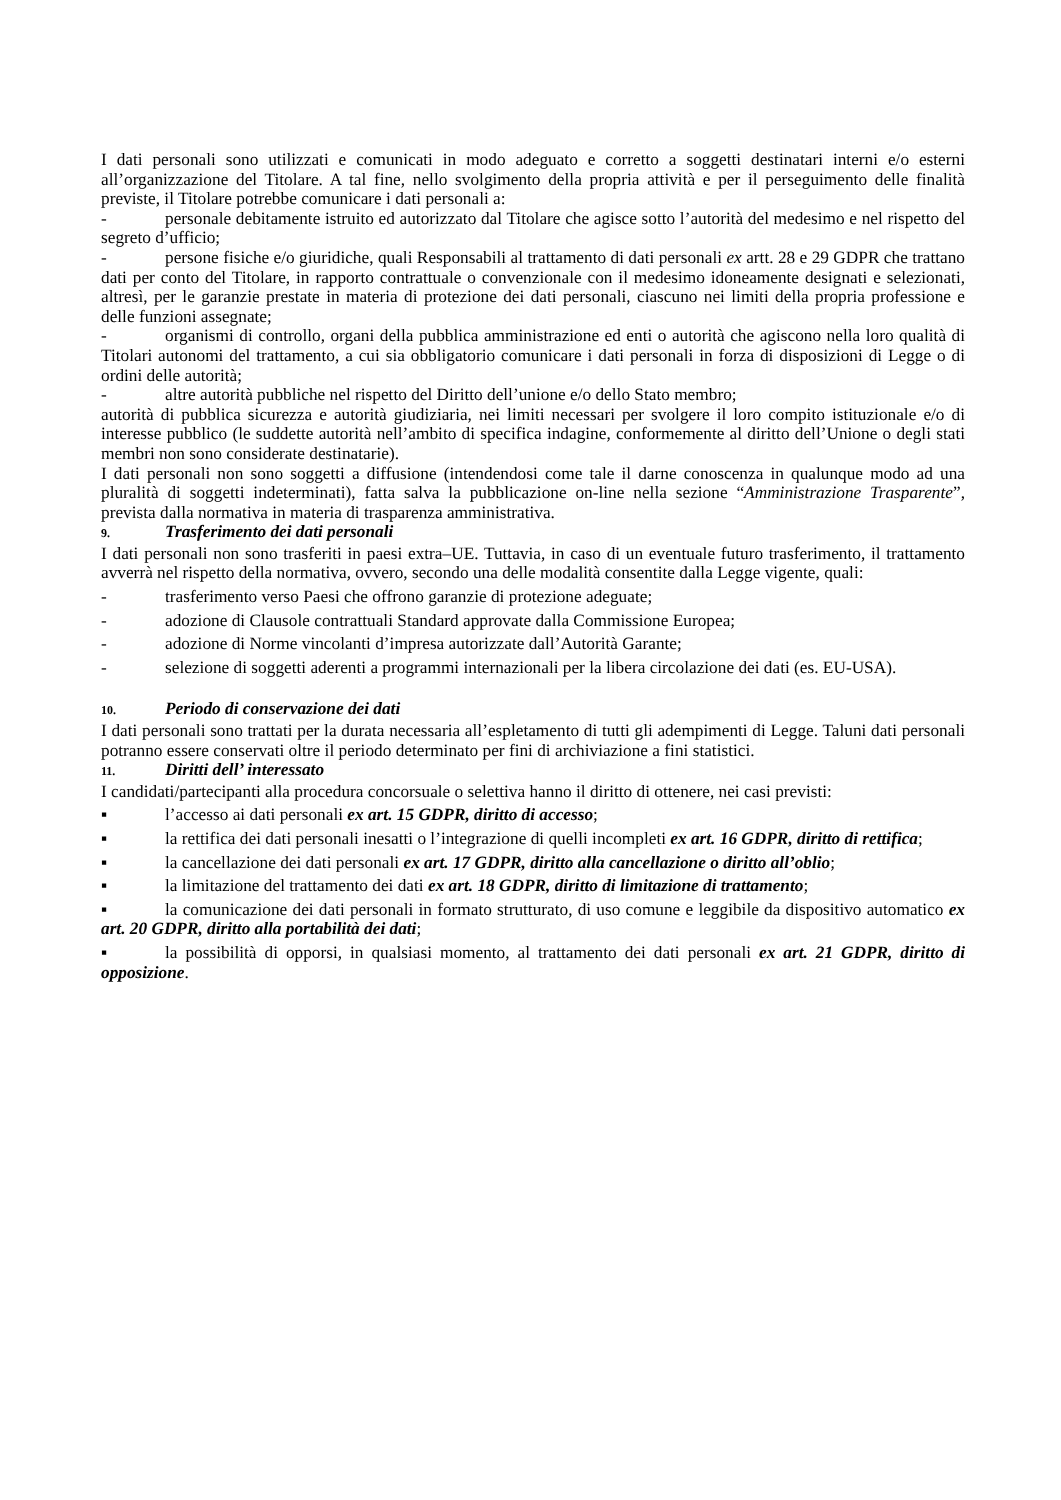I dati personali sono utilizzati e comunicati in modo adeguato e corretto a soggetti destinatari interni e/o esterni all’organizzazione del Titolare. A tal fine, nello svolgimento della propria attività e per il perseguimento delle finalità previste, il Titolare potrebbe comunicare i dati personali a:
- personale debitamente istruito ed autorizzato dal Titolare che agisce sotto l’autorità del medesimo e nel rispetto del segreto d’ufficio;
- persone fisiche e/o giuridiche, quali Responsabili al trattamento di dati personali ex artt. 28 e 29 GDPR che trattano dati per conto del Titolare, in rapporto contrattuale o convenzionale con il medesimo idoneamente designati e selezionati, altresì, per le garanzie prestate in materia di protezione dei dati personali, ciascuno nei limiti della propria professione e delle funzioni assegnate;
- organismi di controllo, organi della pubblica amministrazione ed enti o autorità che agiscono nella loro qualità di Titolari autonomi del trattamento, a cui sia obbligatorio comunicare i dati personali in forza di disposizioni di Legge o di ordini delle autorità;
- altre autorità pubbliche nel rispetto del Diritto dell’unione e/o dello Stato membro;
autorità di pubblica sicurezza e autorità giudiziaria, nei limiti necessari per svolgere il loro compito istituzionale e/o di interesse pubblico (le suddette autorità nell’ambito di specifica indagine, conformemente al diritto dell’Unione o degli stati membri non sono considerate destinatarie).
I dati personali non sono soggetti a diffusione (intendendosi come tale il darne conoscenza in qualunque modo ad una pluralità di soggetti indeterminati), fatta salva la pubblicazione on-line nella sezione “Amministrazione Trasparente”, prevista dalla normativa in materia di trasparenza amministrativa.
9. Trasferimento dei dati personali
I dati personali non sono trasferiti in paesi extra–UE. Tuttavia, in caso di un eventuale futuro trasferimento, il trattamento avverrà nel rispetto della normativa, ovvero, secondo una delle modalità consentite dalla Legge vigente, quali:
- trasferimento verso Paesi che offrono garanzie di protezione adeguate;
- adozione di Clausole contrattuali Standard approvate dalla Commissione Europea;
- adozione di Norme vincolanti d’impresa autorizzate dall’Autorità Garante;
- selezione di soggetti aderenti a programmi internazionali per la libera circolazione dei dati (es. EU-USA).
10. Periodo di conservazione dei dati
I dati personali sono trattati per la durata necessaria all’espletamento di tutti gli adempimenti di Legge. Taluni dati personali potranno essere conservati oltre il periodo determinato per fini di archiviazione a fini statistici.
11. Diritti dell’ interessato
I candidati/partecipanti alla procedura concorsuale o selettiva hanno il diritto di ottenere, nei casi previsti:
▪ l’accesso ai dati personali ex art. 15 GDPR, diritto di accesso;
▪ la rettifica dei dati personali inesatti o l’integrazione di quelli incompleti ex art. 16 GDPR, diritto di rettifica;
▪ la cancellazione dei dati personali ex art. 17 GDPR, diritto alla cancellazione o diritto all’oblio;
▪ la limitazione del trattamento dei dati ex art. 18 GDPR, diritto di limitazione di trattamento;
▪ la comunicazione dei dati personali in formato strutturato, di uso comune e leggibile da dispositivo automatico ex art. 20 GDPR, diritto alla portabilità dei dati;
▪ la possibilità di opporsi, in qualsiasi momento, al trattamento dei dati personali ex art. 21 GDPR, diritto di opposizione.